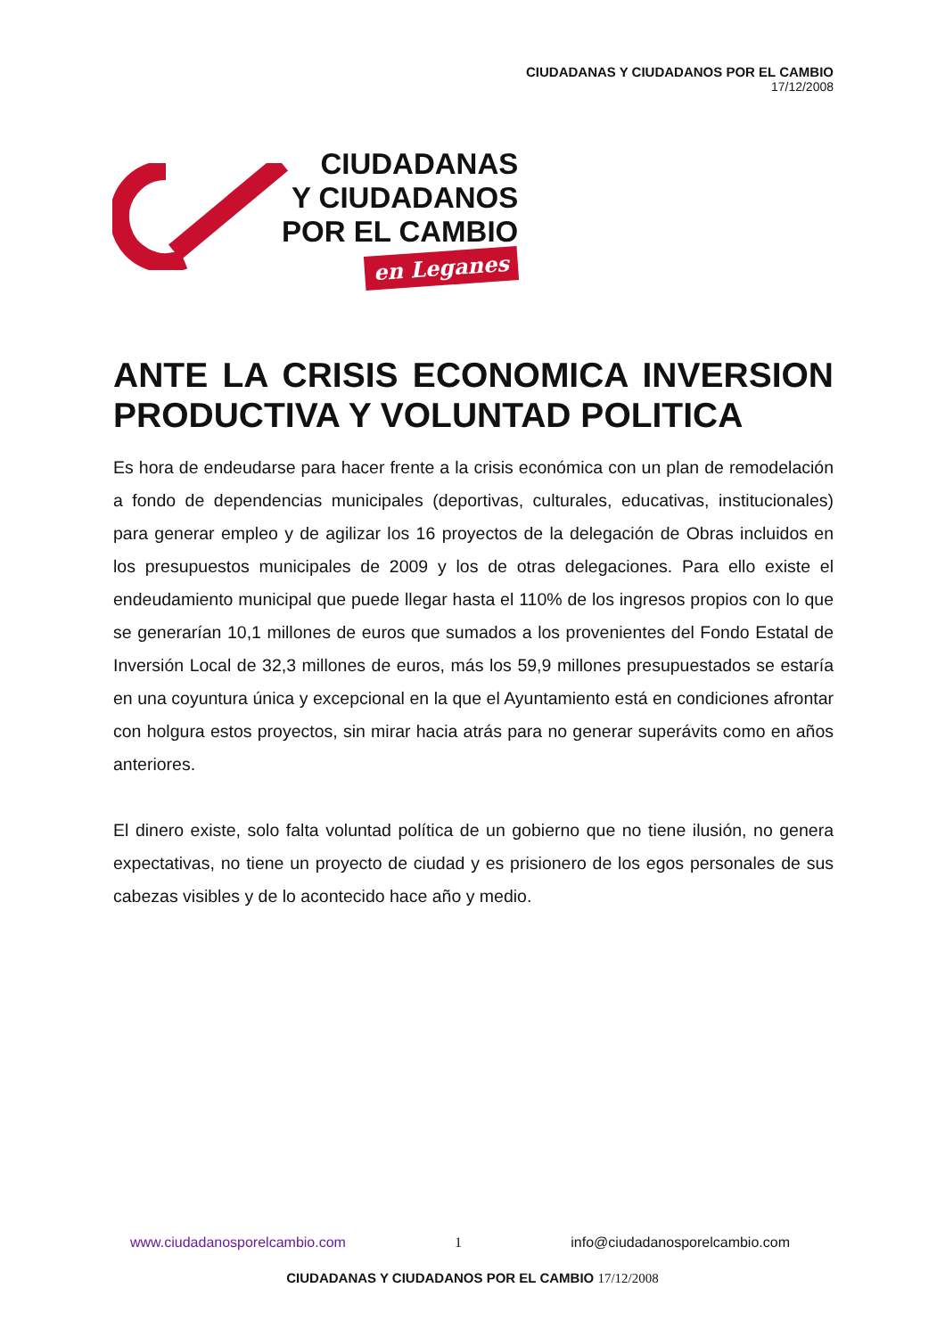CIUDADANAS Y CIUDADANOS POR EL CAMBIO
17/12/2008
CIUDADANAS
Y CIUDADANOS
POR EL CAMBIO
en Leganes
ANTE LA CRISIS ECONOMICA INVERSION PRODUCTIVA Y VOLUNTAD POLITICA
Es hora de endeudarse para hacer frente a la crisis económica con un plan de remodelación a fondo de dependencias municipales (deportivas, culturales, educativas, institucionales) para generar empleo y de agilizar los 16 proyectos de la delegación de Obras incluidos en los presupuestos municipales de 2009 y los de otras delegaciones. Para ello existe el endeudamiento municipal que puede llegar hasta el 110% de los ingresos propios con lo que se generarían 10,1 millones de euros que sumados a los provenientes del Fondo Estatal de Inversión Local de 32,3 millones de euros, más los 59,9 millones presupuestados se estaría en una coyuntura única y excepcional en la que el Ayuntamiento está en condiciones afrontar con holgura estos proyectos, sin mirar hacia atrás para no generar superávits como en años anteriores.
El dinero existe, solo falta voluntad política de un gobierno que no tiene ilusión, no genera expectativas, no tiene un proyecto de ciudad y es prisionero de los egos personales de sus cabezas visibles y de lo acontecido hace año y medio.
www.ciudadanosporelcambio.com 1 info@ciudadanosporelcambio.com
CIUDADANAS Y CIUDADANOS POR EL CAMBIO 17/12/2008